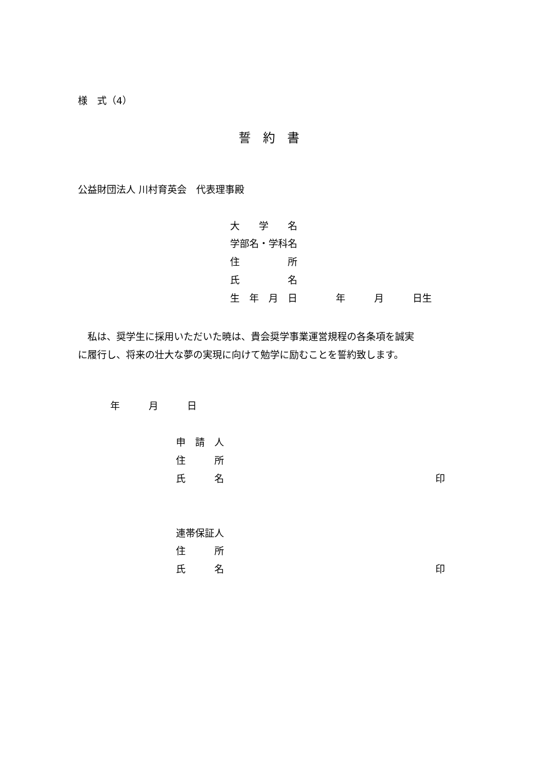様　式（4）
誓　約　書
公益財団法人 川村育英会　代表理事殿
大　　学　　名
学部名・学科名
住　　　　　所
氏　　　　　名
生　年　月　日　　　　年　　　月　　　日生
　私は、奨学生に採用いただいた暁は、貴会奨学事業運営規程の各条項を誠実 に履行し、将来の壮大な夢の実現に向けて勉学に励むことを誓約致します。
年　　　月　　　日
申　請　人
住　　　所
氏　　　名　　　　　　　　　　　　　　　　　　　　　　印
連帯保証人
住　　　所
氏　　　名　　　　　　　　　　　　　　　　　　　　　　印